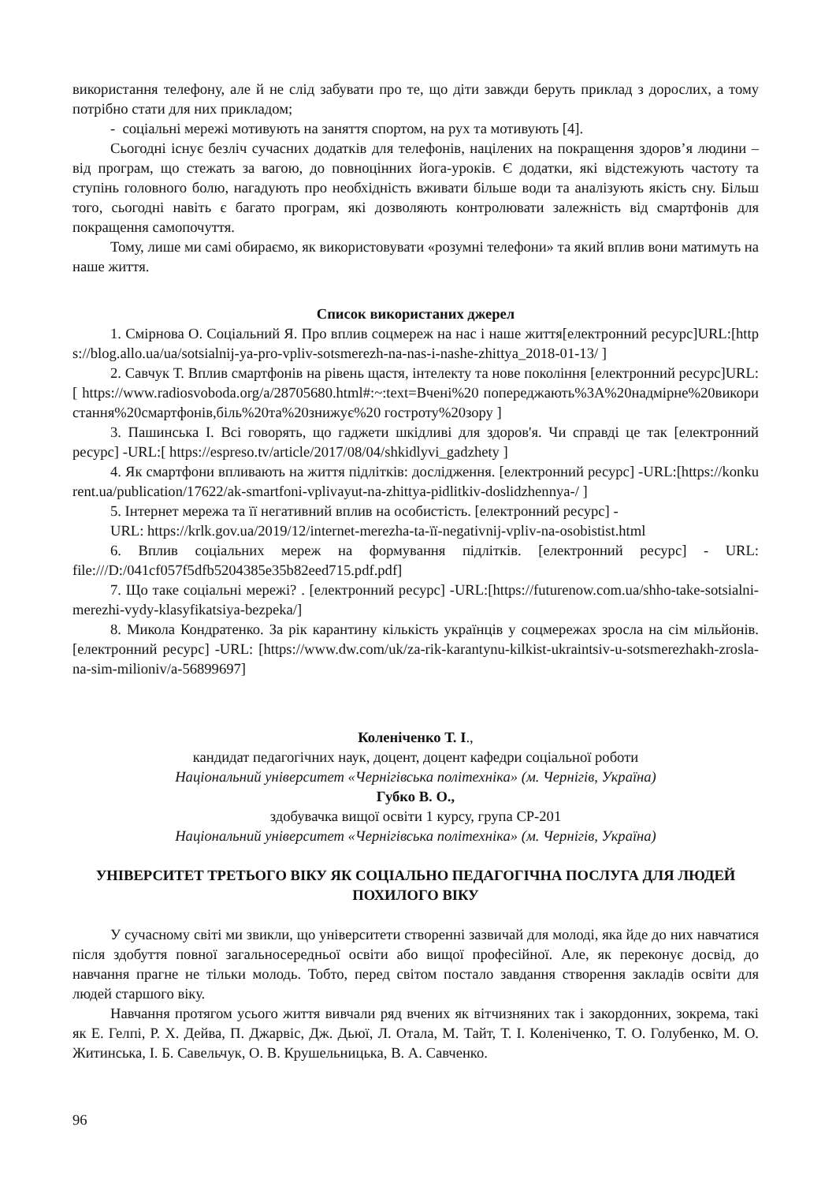використання телефону, але й не слід забувати про те, що діти завжди беруть приклад з дорослих, а тому потрібно стати для них прикладом;
- соціальні мережі мотивують на заняття спортом, на рух та мотивують [4].
Сьогодні існує безліч сучасних додатків для телефонів, націлених на покращення здоров’я людини – від програм, що стежать за вагою, до повноцінних йога-уроків. Є додатки, які відстежують частоту та ступінь головного болю, нагадують про необхідність вживати більше води та аналізують якість сну. Більш того, сьогодні навіть є багато програм, які дозволяють контролювати залежність від смартфонів для покращення самопочуття.
Тому, лише ми самі обираємо, як використовувати «розумні телефони» та який вплив вони матимуть на наше життя.
Список використаних джерел
1. Смірнова О. Соціальний Я. Про вплив соцмереж на нас і наше життя[електронний ресурс]URL:[https://blog.allo.ua/ua/sotsialnij-ya-pro-vpliv-sotsmerezh-na-nas-i-nashe-zhittya_2018-01-13/ ]
2. Савчук Т. Вплив смартфонів на рівень щастя, інтелекту та нове покоління [електронний ресурс]URL:[ https://www.radiosvoboda.org/a/28705680.html#:~:text=Вчені%20 попереджають%3A%20надмірне%20використання%20смартфонів,біль%20та%20знижує%20 гостроту%20зору ]
3. Пашинська І. Всі говорять, що гаджети шкідливі для здоров'я. Чи справді це так [електронний ресурс] -URL:[ https://espreso.tv/article/2017/08/04/shkidlyvi_gadzhety ]
4. Як смартфони впливають на життя підлітків: дослідження. [електронний ресурс] -URL:[https://konkurent.ua/publication/17622/ak-smartfoni-vplivayut-na-zhittya-pidlitkiv-doslidzhennya-/ ]
5. Інтернет мережа та її негативний вплив на особистість. [електронний ресурс] -
URL: https://krlk.gov.ua/2019/12/internet-merezha-ta-її-negativnij-vpliv-na-osobistist.html
6. Вплив соціальних мереж на формування підлітків. [електронний ресурс] - URL: file:///D:/041cf057f5dfb5204385e35b82eed715.pdf.pdf]
7. Що таке соціальні мережі? . [електронний ресурс] -URL:[https://futurenow.com.ua/shho-take-sotsialni-merezhi-vydy-klasyfikatsiya-bezpeka/]
8. Микола Кондратенко. За рік карантину кількість українців у соцмережах зросла на сім мільйонів. [електронний ресурс] -URL: [https://www.dw.com/uk/za-rik-karantynu-kilkist-ukraintsiv-u-sotsmerezhakh-zrosla-na-sim-milioniv/a-56899697]
Коленіченко Т. І.,
кандидат педагогічних наук, доцент, доцент кафедри соціальної роботи
Національний університет «Чернігівська політехніка» (м. Чернігів, Україна)
Губко В. О.,
здобувачка вищої освіти 1 курсу, група СР-201
Національний університет «Чернігівська політехніка» (м. Чернігів, Україна)
УНІВЕРСИТЕТ ТРЕТЬОГО ВІКУ ЯК СОЦІАЛЬНО ПЕДАГОГІЧНА ПОСЛУГА ДЛЯ ЛЮДЕЙ ПОХИЛОГО ВІКУ
У сучасному світі ми звикли, що університети створенні зазвичай для молоді, яка йде до них навчатися після здобуття повної загальносередньої освіти або вищої професійної. Але, як переконує досвід, до навчання прагне не тільки молодь. Тобто, перед світом постало завдання створення закладів освіти для людей старшого віку.
Навчання протягом усього життя вивчали ряд вчених як вітчизняних так і закордонних, зокрема, такі як Е. Гелпі, Р. Х. Дейва, П. Джарвіс, Дж. Дьюї, Л. Отала, М. Тайт, Т. І. Коленіченко, Т. О. Голубенко, М. О. Житинська, І. Б. Савельчук, О. В. Крушельницька, В. А. Савченко.
96